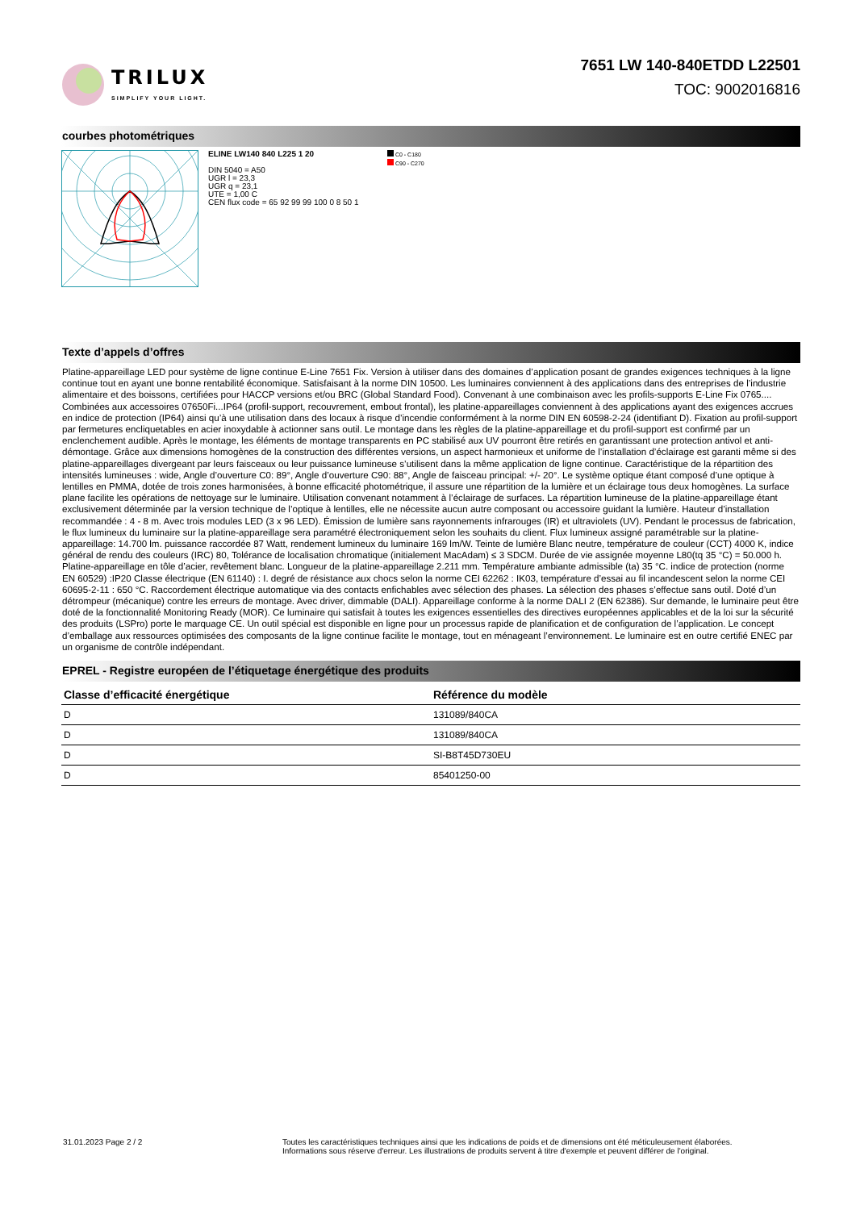TRILUX
SIMPLIFY YOUR LIGHT.
7651 LW 140-840ETDD L22501
TOC: 9002016816
courbes photométriques
ELINE LW140 840 L225 1 20
DIN 5040 = A50
UGR l = 23,3
UGR q = 23,1
UTE = 1,00 C
CEN flux code = 65 92 99 99 100 0 8 50 1
C0 - C180
C90 - C270
Texte d’appels d’offres
Platine-appareillage LED pour système de ligne continue E-Line 7651 Fix. Version à utiliser dans des domaines d’application posant de grandes exigences techniques à la ligne continue tout en ayant une bonne rentabilité économique. Satisfaisant à la norme DIN 10500. Les luminaires conviennent à des applications dans des entreprises de l’industrie alimentaire et des boissons, certifiées pour HACCP versions et/ou BRC (Global Standard Food). Convenant à une combinaison avec les profils-supports E-Line Fix 0765.... Combinées aux accessoires 07650Fi...IP64 (profil-support, recouvrement, embout frontal), les platine-appareillages conviennent à des applications ayant des exigences accrues en indice de protection (IP64) ainsi qu’à une utilisation dans des locaux à risque d’incendie conformément à la norme DIN EN 60598-2-24 (identifiant D). Fixation au profil-support par fermetures encliquetables en acier inoxydable à actionner sans outil. Le montage dans les règles de la platine-appareillage et du profil-support est confirmé par un enclenchement audible. Après le montage, les éléments de montage transparents en PC stabilisé aux UV pourront être retirés en garantissant une protection antivol et anti-démontage. Grâce aux dimensions homogènes de la construction des différentes versions, un aspect harmonieux et uniforme de l’installation d’éclairage est garanti même si des platine-appareillages divergeant par leurs faisceaux ou leur puissance lumineuse s’utilisent dans la même application de ligne continue. Caractéristique de la répartition des intensités lumineuses : wide, Angle d’ouverture C0: 89°, Angle d’ouverture C90: 88°, Angle de faisceau principal: +/- 20°. Le système optique étant composé d’une optique à lentilles en PMMA, dotée de trois zones harmonisées, à bonne efficacité photométrique, il assure une répartition de la lumière et un éclairage tous deux homogènes. La surface plane facilite les opérations de nettoyage sur le luminaire. Utilisation convenant notamment à l’éclairage de surfaces. La répartition lumineuse de la platine-appareillage étant exclusivement déterminée par la version technique de l’optique à lentilles, elle ne nécessite aucun autre composant ou accessoire guidant la lumière. Hauteur d’installation recommandée : 4 - 8 m. Avec trois modules LED (3 x 96 LED). Émission de lumière sans rayonnements infrarouges (IR) et ultraviolets (UV). Pendant le processus de fabrication, le flux lumineux du luminaire sur la platine-appareillage sera paramétré électroniquement selon les souhaits du client. Flux lumineux assigné paramétrable sur la platine-appareillage: 14.700 lm. puissance raccordée 87 Watt, rendement lumineux du luminaire 169 lm/W. Teinte de lumière Blanc neutre, température de couleur (CCT) 4000 K, indice général de rendu des couleurs (IRC) 80, Tolérance de localisation chromatique (initialement MacAdam) ≤ 3 SDCM. Durée de vie assignée moyenne L80(tq 35 °C) = 50.000 h. Platine-appareillage en tôle d’acier, revêtement blanc. Longueur de la platine-appareillage 2.211 mm. Température ambiante admissible (ta) 35 °C. indice de protection (norme EN 60529) :IP20 Classe électrique (EN 61140) : I. degré de résistance aux chocs selon la norme CEI 62262 : IK03, température d’essai au fil incandescent selon la norme CEI 60695-2-11 : 650 °C. Raccordement électrique automatique via des contacts enfichables avec sélection des phases. La sélection des phases s’effectue sans outil. Doté d’un détrompeur (mécanique) contre les erreurs de montage. Avec driver, dimmable (DALI). Appareillage conforme à la norme DALI 2 (EN 62386). Sur demande, le luminaire peut être doté de la fonctionnalité Monitoring Ready (MOR). Ce luminaire qui satisfait à toutes les exigences essentielles des directives européennes applicables et de la loi sur la sécurité des produits (LSPro) porte le marquage CE. Un outil spécial est disponible en ligne pour un processus rapide de planification et de configuration de l’application. Le concept d’emballage aux ressources optimisées des composants de la ligne continue facilite le montage, tout en ménageant l’environnement. Le luminaire est en outre certifié ENEC par un organisme de contrôle indépendant.
EPREL - Registre européen de l’étiquetage énergétique des produits
| Classe d’efficacité énergétique | Référence du modèle |
| --- | --- |
| D | 131089/840CA |
| D | 131089/840CA |
| D | SI-B8T45D730EU |
| D | 85401250-00 |
31.01.2023 Page 2 / 2 Toutes les caractéristiques techniques ainsi que les indications de poids et de dimensions ont été méticuleusement élaborées.
Informations sous réserve d'erreur. Les illustrations de produits servent à titre d'exemple et peuvent différer de l'original.